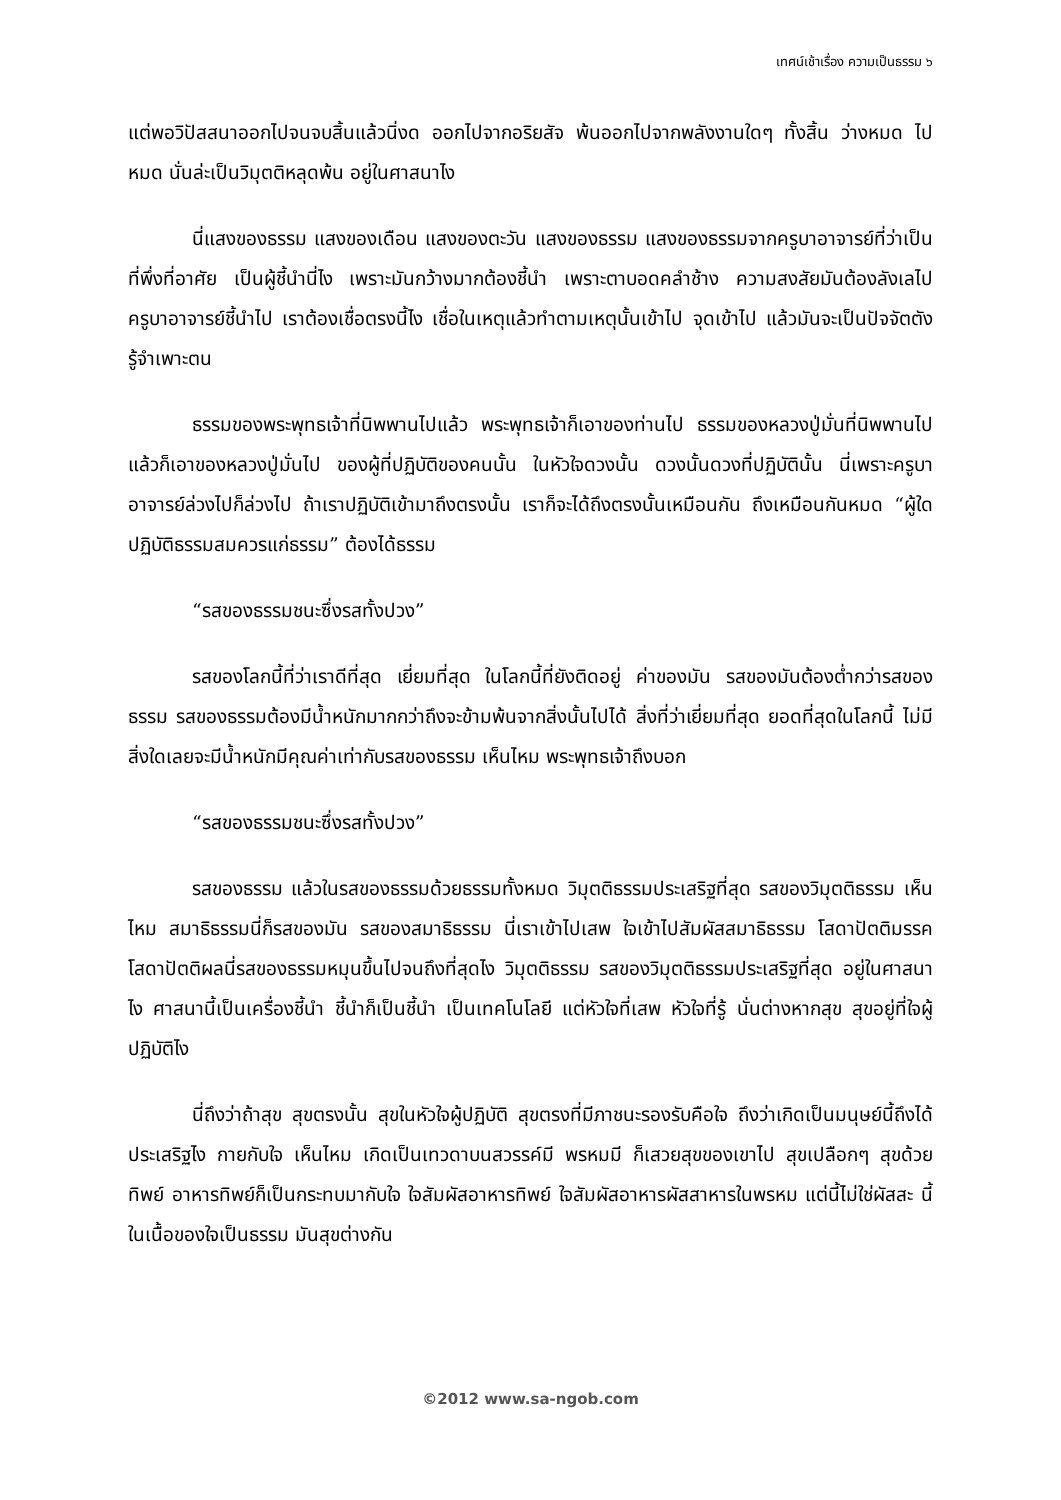เทศน์เช้าเรื่อง ความเป็นธรรม ๖
แต่พอวิปัสสนาออกไปจนจบสิ้นแล้วนิ่งด ออกไปจากอริยสัจ พ้นออกไปจากพลังงานใดๆ ทั้งสิ้น ว่างหมด ไปหมด นั่นล่ะเป็นวิมุตติหลุดพ้น อยู่ในศาสนาไง
นี่แสงของธรรม แสงของเดือน แสงของตะวัน แสงของธรรม แสงของธรรมจากครูบาอาจารย์ที่ว่าเป็นที่พึ่งที่อาศัย เป็นผู้ชี้นำนี่ไง เพราะมันกว้างมากต้องชี้นำ เพราะตาบอดคลำช้าง ความสงสัยมันต้องลังเลไป ครูบาอาจารย์ชี้นำไป เราต้องเชื่อตรงนี้ไง เชื่อในเหตุแล้วทำตามเหตุนั้นเข้าไป จุดเข้าไป แล้วมันจะเป็นปัจจัตตัง รู้จำเพาะตน
ธรรมของพระพุทธเจ้าที่นิพพานไปแล้ว พระพุทธเจ้าก็เอาของท่านไป ธรรมของหลวงปู่มั่นที่นิพพานไปแล้วก็เอาของหลวงปู่มั่นไป ของผู้ที่ปฏิบัติของคนนั้น ในหัวใจดวงนั้น ดวงนั้นดวงที่ปฏิบัตินั้น นี่เพราะครูบาอาจารย์ล่วงไปก็ล่วงไป ถ้าเราปฏิบัติเข้ามาถึงตรงนั้น เราก็จะได้ถึงตรงนั้นเหมือนกัน ถึงเหมือนกันหมด “ผู้ใดปฏิบัติธรรมสมควรแก่ธรรม” ต้องได้ธรรม
“รสของธรรมชนะซึ่งรสทั้งปวง”
รสของโลกนี้ที่ว่าเราดีที่สุด เยี่ยมที่สุด ในโลกนี้ที่ยังติดอยู่ ค่าของมัน รสของมันต้องต่ำกว่ารสของธรรม รสของธรรมต้องมีน้ำหนักมากกว่าถึงจะข้ามพ้นจากสิ่งนั้นไปได้ สิ่งที่ว่าเยี่ยมที่สุด ยอดที่สุดในโลกนี้ ไม่มีสิ่งใดเลยจะมีน้ำหนักมีคุณค่าเท่ากับรสของธรรม เห็นไหม พระพุทธเจ้าถึงบอก
“รสของธรรมชนะซึ่งรสทั้งปวง”
รสของธรรม แล้วในรสของธรรมด้วยธรรมทั้งหมด วิมุตติธรรมประเสริฐที่สุด รสของวิมุตติธรรม เห็นไหม สมาธิธรรมนี่ก็รสของมัน รสของสมาธิธรรม นี่เราเข้าไปเสพ ใจเข้าไปสัมผัสสมาธิธรรม โสดาปัตติมรรค โสดาปัตติผลนี่รสของธรรมหมุนขึ้นไปจนถึงที่สุดไง วิมุตติธรรม รสของวิมุตติธรรมประเสริฐที่สุด อยู่ในศาสนาไง ศาสนานี้เป็นเครื่องชี้นำ ชี้นำก็เป็นชี้นำ เป็นเทคโนโลยี แต่หัวใจที่เสพ หัวใจที่รู้ นั่นต่างหากสุข สุขอยู่ที่ใจผู้ปฏิบัติไง
นี่ถึงว่าถ้าสุข สุขตรงนั้น สุขในหัวใจผู้ปฏิบัติ สุขตรงที่มีภาชนะรองรับคือใจ ถึงว่าเกิดเป็นมนุษย์นี้ถึงได้ประเสริฐไง กายกับใจ เห็นไหม เกิดเป็นเทวดาบนสวรรค์มี พรหมมี ก็เสวยสุขของเขาไป สุขเปลือกๆ สุขด้วยทิพย์ อาหารทิพย์ก็เป็นกระทบมากับใจ ใจสัมผัสอาหารทิพย์ ใจสัมผัสอาหารผัสสาหารในพรหม แต่นี้ไม่ใช่ผัสสะ นี้ในเนื้อของใจเป็นธรรม มันสุขต่างกัน
©2012 www.sa-ngob.com